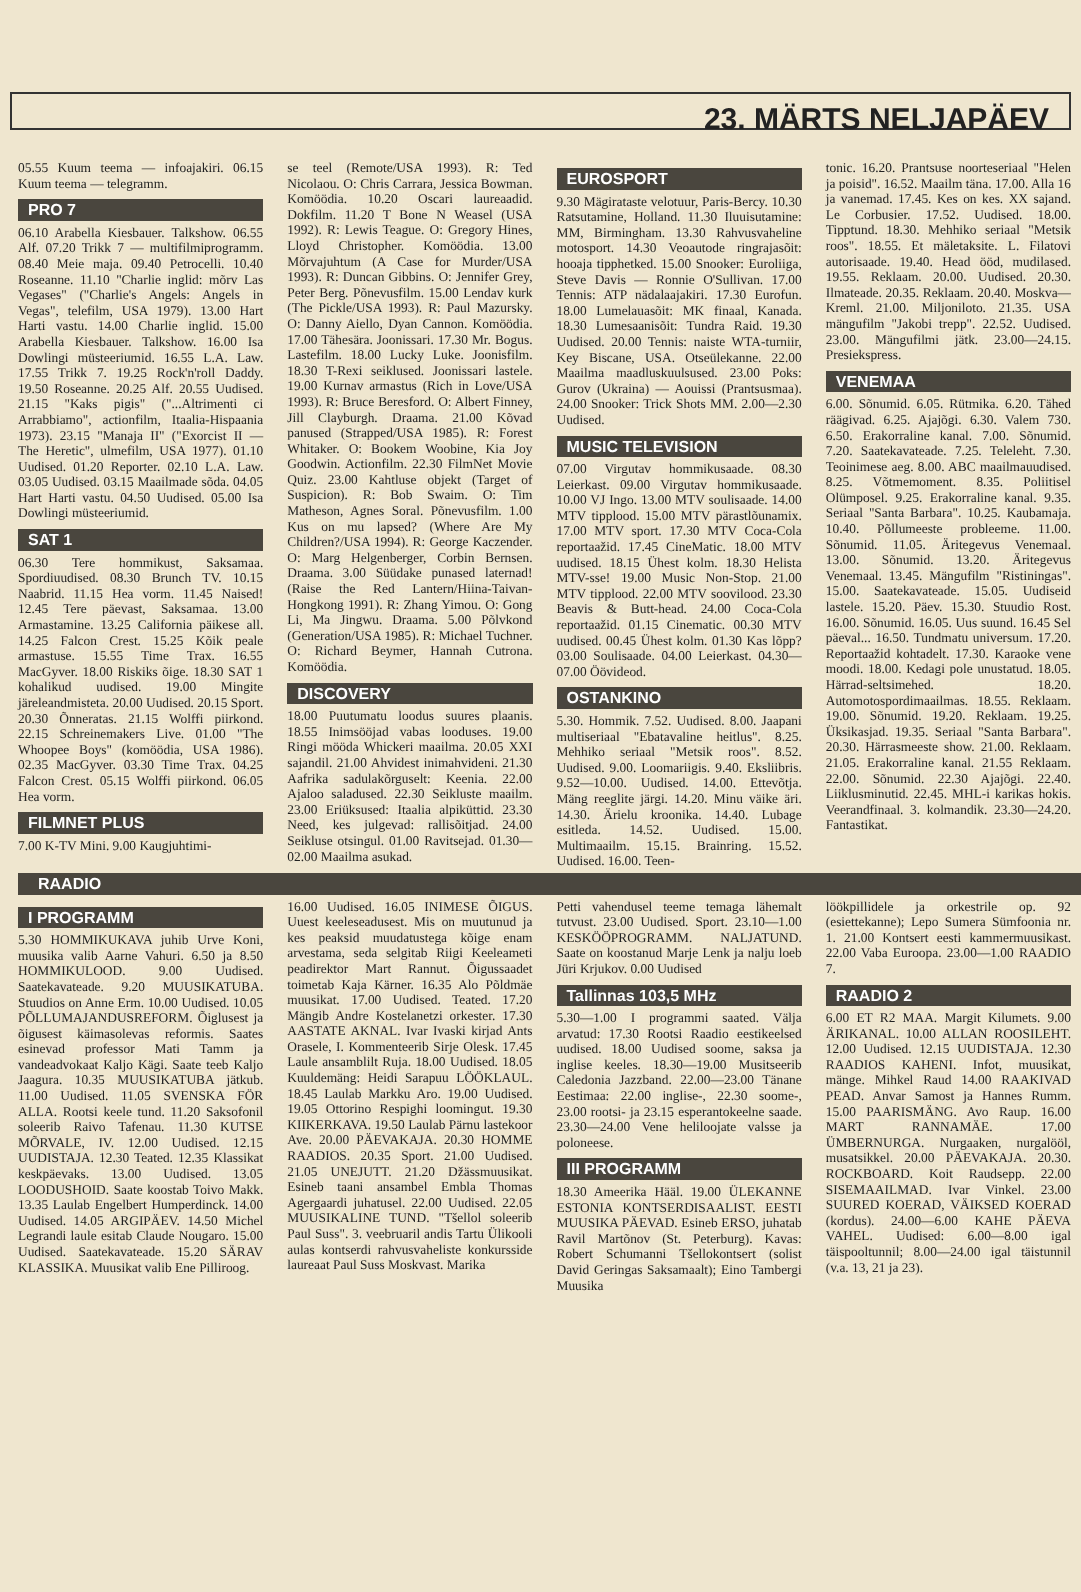23. MÄRTS NELJAPÄEV
05.55 Kuum teema — infoajakiri. 06.15 Kuum teema — telegramm.
PRO 7
06.10 Arabella Kiesbauer. Talkshow. 06.55 Alf. 07.20 Trikk 7 — multifilmiprogramm. 08.40 Meie maja. 09.40 Petrocelli. 10.40 Roseanne. 11.10 "Charlie inglid: mõrv Las Vegases" ("Charlie's Angels: Angels in Vegas", telefilm, USA 1979). 13.00 Hart Harti vastu. 14.00 Charlie inglid. 15.00 Arabella Kiesbauer. Talkshow. 16.00 Isa Dowlingi müsteeriumid. 16.55 L.A. Law. 17.55 Trikk 7. 19.25 Rock'n'roll Daddy. 19.50 Roseanne. 20.25 Alf. 20.55 Uudised. 21.15 "Kaks pigis" ("...Altrimenti ci Arrabbiamo", actionfilm, Itaalia-Hispaania 1973). 23.15 "Manaja II" ("Exorcist II — The Heretic", ulmefilm, USA 1977). 01.10 Uudised. 01.20 Reporter. 02.10 L.A. Law. 03.05 Uudised. 03.15 Maailmade sõda. 04.05 Hart Harti vastu. 04.50 Uudised. 05.00 Isa Dowlingi müsteeriumid.
SAT 1
06.30 Tere hommikust, Saksamaa. Spordiuudised. 08.30 Brunch TV. 10.15 Naabrid. 11.15 Hea vorm. 11.45 Naised! 12.45 Tere päevast, Saksamaa. 13.00 Armastamine. 13.25 California päikese all. 14.25 Falcon Crest. 15.25 Kõik peale armastuse. 15.55 Time Trax. 16.55 MacGyver. 18.00 Riskiks õige. 18.30 SAT 1 kohalikud uudised. 19.00 Mingite järeleandmisteta. 20.00 Uudised. 20.15 Sport. 20.30 Õnneratas. 21.15 Wolffi piirkond. 22.15 Schreinemakers Live. 01.00 "The Whoopee Boys" (komöödia, USA 1986). 02.35 MacGyver. 03.30 Time Trax. 04.25 Falcon Crest. 05.15 Wolffi piirkond. 06.05 Hea vorm.
FILMNET PLUS
7.00 K-TV Mini. 9.00 Kaugjuhtimi-
se teel (Remote/USA 1993). R: Ted Nicolaou. O: Chris Carrara, Jessica Bowman. Komöödia. 10.20 Oscari laureaadid. Dokfilm. 11.20 T Bone N Weasel (USA 1992). R: Lewis Teague. O: Gregory Hines, Lloyd Christopher. Komöödia. 13.00 Mõrvajuhtum (A Case for Murder/USA 1993). R: Duncan Gibbins. O: Jennifer Grey, Peter Berg. Põnevusfilm. 15.00 Lendav kurk (The Pickle/USA 1993). R: Paul Mazursky. O: Danny Aiello, Dyan Cannon. Komöödia. 17.00 Tähesära. Joonissari. 17.30 Mr. Bogus. Lastefilm. 18.00 Lucky Luke. Joonisfilm. 18.30 T-Rexi seiklused. Joonissari lastele. 19.00 Kurnav armastus (Rich in Love/USA 1993). R: Bruce Beresford. O: Albert Finney, Jill Clayburgh. Draama. 21.00 Kõvad panused (Strapped/USA 1985). R: Forest Whitaker. O: Bookem Woobine, Kia Joy Goodwin. Actionfilm. 22.30 FilmNet Movie Quiz. 23.00 Kahtluse objekt (Target of Suspicion). R: Bob Swaim. O: Tim Matheson, Agnes Soral. Põnevusfilm. 1.00 Kus on mu lapsed? (Where Are My Children?/USA 1994). R: George Kaczender. O: Marg Helgenberger, Corbin Bernsen. Draama. 3.00 Süüdake punased laternad! (Raise the Red Lantern/Hiina-Taivan-Hongkong 1991). R: Zhang Yimou. O: Gong Li, Ma Jingwu. Draama. 5.00 Põlvkond (Generation/USA 1985). R: Michael Tuchner. O: Richard Beymer, Hannah Cutrona. Komöödia.
DISCOVERY
18.00 Puutumatu loodus suures plaanis. 18.55 Inimsööjad vabas looduses. 19.00 Ringi mööda Whickeri maailma. 20.05 XXI sajandil. 21.00 Ahvidest inimahvideni. 21.30 Aafrika sadulakõrguselt: Keenia. 22.00 Ajaloo saladused. 22.30 Seikluste maailm. 23.00 Eriüksused: Itaalia alpiküttid. 23.30 Need, kes julgevad: rallisõitjad. 24.00 Seikluse otsingul. 01.00 Ravitsejad. 01.30—02.00 Maailma asukad.
EUROSPORT
9.30 Mägirataste velotuur, Paris-Bercy. 10.30 Ratsutamine, Holland. 11.30 Iluuisutamine: MM, Birmingham. 13.30 Rahvusvaheline motosport. 14.30 Veoautode ringrajasõit: hooaja tipphetked. 15.00 Snooker: Euroliiga, Steve Davis — Ronnie O'Sullivan. 17.00 Tennis: ATP nädalaajakiri. 17.30 Eurofun. 18.00 Lumelauasõit: MK finaal, Kanada. 18.30 Lumesaanisõit: Tundra Raid. 19.30 Uudised. 20.00 Tennis: naiste WTA-turniir, Key Biscane, USA. Otseülekanne. 22.00 Maailma maadluskuulsused. 23.00 Poks: Gurov (Ukraina) — Aouissi (Prantsusmaa). 24.00 Snooker: Trick Shots MM. 2.00—2.30 Uudised.
MUSIC TELEVISION
07.00 Virgutav hommikusaade. 08.30 Leierkast. 09.00 Virgutav hommikusaade. 10.00 VJ Ingo. 13.00 MTV soulisaade. 14.00 MTV tipplood. 15.00 MTV pärastlõunamix. 17.00 MTV sport. 17.30 MTV Coca-Cola reportaažid. 17.45 CineMatic. 18.00 MTV uudised. 18.15 Ühest kolm. 18.30 Helista MTV-sse! 19.00 Music Non-Stop. 21.00 MTV tipplood. 22.00 MTV soovilood. 23.30 Beavis & Butt-head. 24.00 Coca-Cola reportaažid. 01.15 Cinematic. 00.30 MTV uudised. 00.45 Ühest kolm. 01.30 Kas lõpp? 03.00 Soulisaade. 04.00 Leierkast. 04.30—07.00 Öövideod.
OSTANKINO
5.30. Hommik. 7.52. Uudised. 8.00. Jaapani multiseriaal "Ebatavaline heitlus". 8.25. Mehhiko seriaal "Metsik roos". 8.52. Uudised. 9.00. Loomariigis. 9.40. Eksliibris. 9.52—10.00. Uudised. 14.00. Ettevõtja. Mäng reeglite järgi. 14.20. Minu väike äri. 14.30. Ärielu kroonika. 14.40. Lubage esitleda. 14.52. Uudised. 15.00. Multimaailm. 15.15. Brainring. 15.52. Uudised. 16.00. Teen-
tonic. 16.20. Prantsuse noorteseriaal "Helen ja poisid". 16.52. Maailm täna. 17.00. Alla 16 ja vanemad. 17.45. Kes on kes. XX sajand. Le Corbusier. 17.52. Uudised. 18.00. Tipptund. 18.30. Mehhiko seriaal "Metsik roos". 18.55. Et mäletaksite. L. Filatovi autorisaade. 19.40. Head ööd, mudilased. 19.55. Reklaam. 20.00. Uudised. 20.30. Ilmateade. 20.35. Reklaam. 20.40. Moskva—Kreml. 21.00. Miljoniloto. 21.35. USA mängufilm "Jakobi trepp". 22.52. Uudised. 23.00. Mängufilmi jätk. 23.00—24.15. Presiekspress.
VENEMAA
6.00. Sõnumid. 6.05. Rütmika. 6.20. Tähed räägivad. 6.25. Ajajõgi. 6.30. Valem 730. 6.50. Erakorraline kanal. 7.00. Sõnumid. 7.20. Saatekavateade. 7.25. Teleleht. 7.30. Teoinimese aeg. 8.00. ABC maailmauudised. 8.25. Võtmemoment. 8.35. Poliitisel Olümposel. 9.25. Erakorraline kanal. 9.35. Seriaal "Santa Barbara". 10.25. Kaubamaja. 10.40. Põllumeeste probleeme. 11.00. Sõnumid. 11.05. Äritegevus Venemaal. 13.00. Sõnumid. 13.20. Äritegevus Venemaal. 13.45. Mängufilm "Ristiningas". 15.00. Saatekavateade. 15.05. Uudiseid lastele. 15.20. Päev. 15.30. Stuudio Rost. 16.00. Sõnumid. 16.05. Uus suund. 16.45 Sel päeval... 16.50. Tundmatu universum. 17.20. Reportaažid kohtadelt. 17.30. Karaoke vene moodi. 18.00. Kedagi pole unustatud. 18.05. Härrad-seltsimehed. 18.20. Automotospordimaailmas. 18.55. Reklaam. 19.00. Sõnumid. 19.20. Reklaam. 19.25. Üksikasjad. 19.35. Seriaal "Santa Barbara". 20.30. Härrasmeeste show. 21.00. Reklaam. 21.05. Erakorraline kanal. 21.55 Reklaam. 22.00. Sõnumid. 22.30 Ajajõgi. 22.40. Liiklusminutid. 22.45. MHL-i karikas hokis. Veerandfinaal. 3. kolmandik. 23.30—24.20. Fantastikat.
RAADIO
I PROGRAMM
5.30 HOMMIKUKAVA juhib Urve Koni, muusika valib Aarne Vahuri. 6.50 ja 8.50 HOMMIKULOOD. 9.00 Uudised. Saatekavateade. 9.20 MUUSIKATUBA. Stuudios on Anne Erm. 10.00 Uudised. 10.05 PÕLLUMAJANDUSREFORM. Õiglusest ja õigusest käimasolevas reformis. Saates esinevad professor Mati Tamm ja vandeadvokaat Kaljo Kägi. Saate teeb Kaljo Jaagura. 10.35 MUUSIKATUBA jätkub. 11.00 Uudised. 11.05 SVENSKA FÖR ALLA. Rootsi keele tund. 11.20 Saksofonil soleerib Raivo Tafenau. 11.30 KUTSE MÕRVALE, IV. 12.00 Uudised. 12.15 UUDISTAJA. 12.30 Teated. 12.35 Klassikat keskpäevaks. 13.00 Uudised. 13.05 LOODUSHOID. Saate koostab Toivo Makk. 13.35 Laulab Engelbert Humperdinck. 14.00 Uudised. 14.05 ARGIPÄEV. 14.50 Michel Legrandi laule esitab Claude Nougaro. 15.00 Uudised. Saatekavateade. 15.20 SÄRAV KLASSIKA. Muusikat valib Ene Pilliroog.
16.00 Uudised. 16.05 INIMESE ÕIGUS. Uuest keeleseadusest. Mis on muutunud ja kes peaksid muudatustega kõige enam arvestama, seda selgitab Riigi Keeleameti peadirektor Mart Rannut. Õigussaadet toimetab Kaja Kärner. 16.35 Alo Põldmäe muusikat. 17.00 Uudised. Teated. 17.20 Mängib Andre Kostelanetzi orkester. 17.30 AASTATE AKNAL. Ivar Ivaski kirjad Ants Oraselе, I. Kommenteerib Sirje Olesk. 17.45 Laule ansamblilt Ruja. 18.00 Uudised. 18.05 Kuuldemäng: Heidi Sarapuu LÖÖKLAUL. 18.45 Laulab Markku Aro. 19.00 Uudised. 19.05 Ottorino Respighi loomingut. 19.30 KIIKERKAVA. 19.50 Laulab Pärnu lastekoor Ave. 20.00 PÄEVAKAJA. 20.30 HOMME RAADIOS. 20.35 Sport. 21.00 Uudised. 21.05 UNEJUTT. 21.20 Džässmuusikat. Esineb taani ansambel Embla Thomas Agergaardi juhatusel. 22.00 Uudised. 22.05 MUUSIKALINE TUND. "Tšellol soleerib Paul Suss". 3. veebruaril andis Tartu Ülikooli aulas kontserdi rahvusvaheliste konkursside laureaat Paul Suss Moskvast. Marika
Petti vahendusel teeme temaga lähemalt tutvust. 23.00 Uudised. Sport. 23.10—1.00 KESKÖÖPROGRAMM. NALJATUND. Saate on koostanud Marje Lenk ja nalju loeb Jüri Krjukov. 0.00 Uudised
Tallinnas 103,5 MHz
5.30—1.00 I programmi saated. Välja arvatud: 17.30 Rootsi Raadio eestikeelsed uudised. 18.00 Uudised soome, saksa ja inglise keeles. 18.30—19.00 Musitseerib Caledonia Jazzband. 22.00—23.00 Tänane Eestimaa: 22.00 inglise-, 22.30 soome-, 23.00 rootsi- ja 23.15 esperantokeelne saade. 23.30—24.00 Vene heliloojate valsse ja poloneese.
III PROGRAMM
18.30 Ameerika Hääl. 19.00 ÜLEKANNE ESTONIA KONTSERDISAALIST. EESTI MUUSIKA PÄEVAD. Esineb ERSO, juhatab Ravil Martõnov (St. Peterburg). Kavas: Robert Schumanni Tšellokontsert (solist David Geringas Saksamaalt); Eino Tambergi Muusika
löökpillidele ja orkestrile op. 92 (esiettekanne); Lepo Sumera Sümfoonia nr. 1. 21.00 Kontsert eesti kammermuusikast. 22.00 Vaba Euroopa. 23.00—1.00 RAADIO 7.
RAADIO 2
6.00 ET R2 MAA. Margit Kilumets. 9.00 ÄRIKANAL. 10.00 ALLAN ROOSILEHT. 12.00 Uudised. 12.15 UUDISTAJA. 12.30 RAADIOS KAHENI. Infot, muusikat, mänge. Mihkel Raud 14.00 RAAKIVAD PEAD. Anvar Samost ja Hannes Rumm. 15.00 PAARISMÄNG. Avo Raup. 16.00 MART RANNAMÄE. 17.00 ÜMBERNURGA. Nurgaaken, nurgalööl, musatsikkel. 20.00 PÄEVAKAJA. 20.30. ROCKBOARD. Koit Raudsepp. 22.00 SISEMAAILMAD. Ivar Vinkel. 23.00 SUURED KOERAD, VÄIKSED KOERAD (kordus). 24.00—6.00 KAHE PÄEVA VAHEL. Uudised: 6.00—8.00 igal täispooltunnil; 8.00—24.00 igal täistunnil (v.a. 13, 21 ja 23).